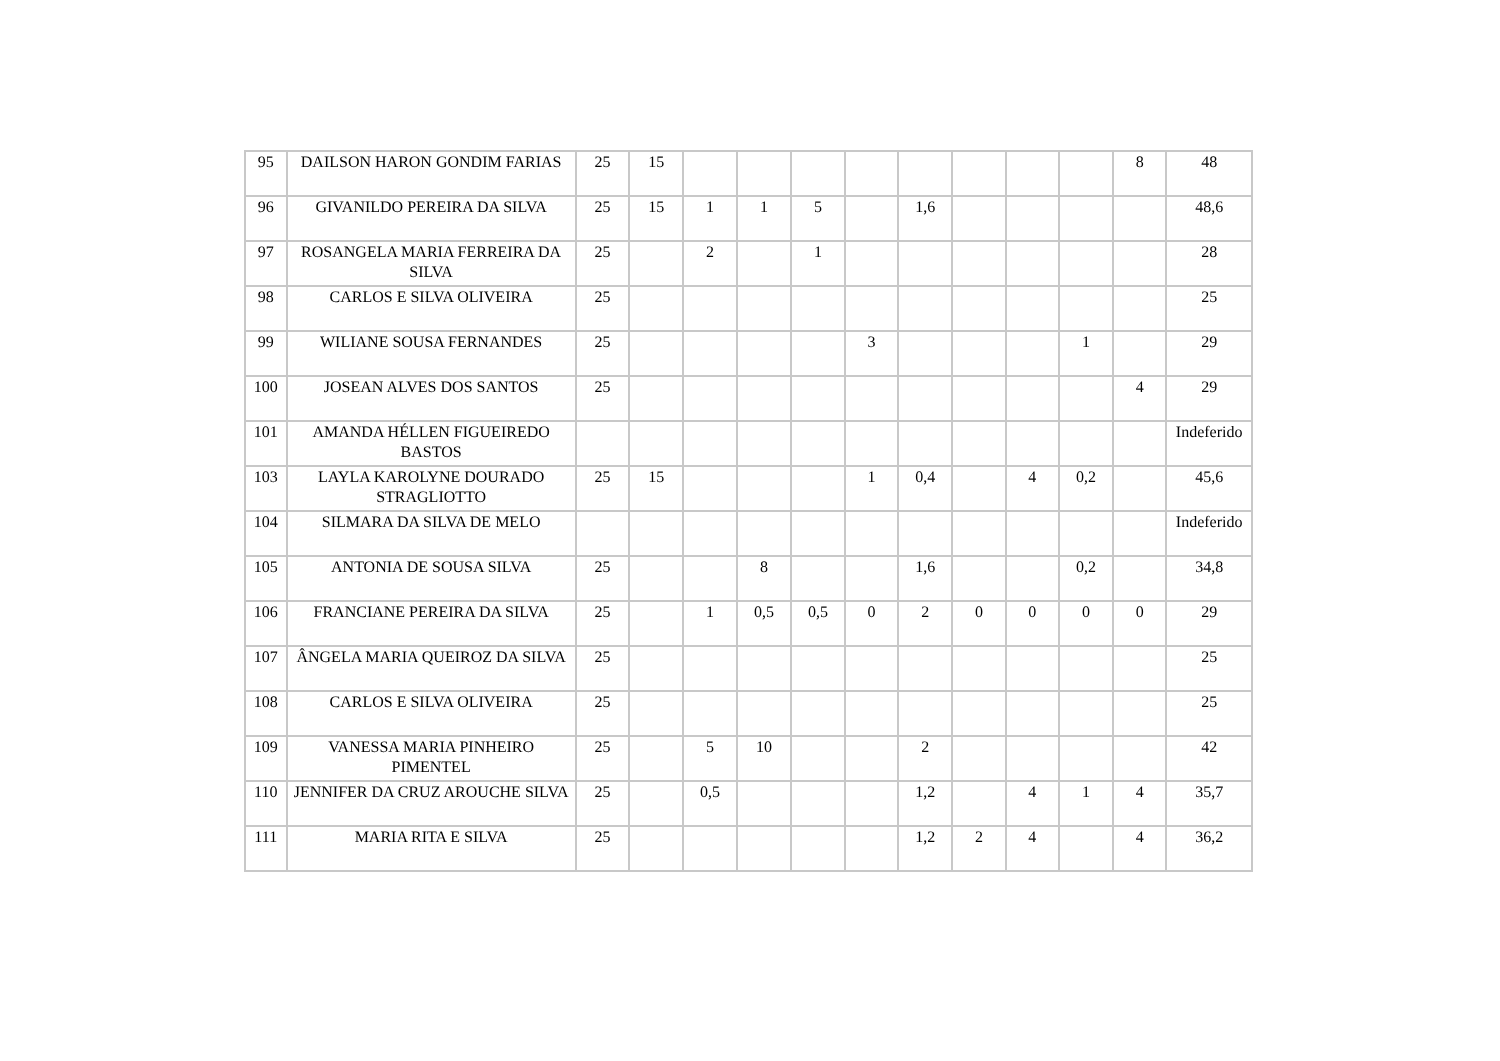| 95 | DAILSON HARON GONDIM FARIAS | 25 | 15 | | | | | | | | | 8 | 48 |
| 96 | GIVANILDO PEREIRA DA SILVA | 25 | 15 | 1 | 1 | 5 | | 1,6 | | | | | 48,6 |
| 97 | ROSANGELA MARIA FERREIRA DA SILVA | 25 | | 2 | | 1 | | | | | | | 28 |
| 98 | CARLOS E SILVA OLIVEIRA | 25 | | | | | | | | | | | 25 |
| 99 | WILIANE SOUSA FERNANDES | 25 | | | | | 3 | | | | 1 | | 29 |
| 100 | JOSEAN ALVES DOS SANTOS | 25 | | | | | | | | | | 4 | 29 |
| 101 | AMANDA HÉLLEN FIGUEIREDO BASTOS | | | | | | | | | | | | Indeferido |
| 103 | LAYLA KAROLYNE DOURADO STRAGLIOTTO | 25 | 15 | | | | 1 | 0,4 | | 4 | 0,2 | | 45,6 |
| 104 | SILMARA DA SILVA DE MELO | | | | | | | | | | | | Indeferido |
| 105 | ANTONIA DE SOUSA SILVA | 25 | | | 8 | | | 1,6 | | | 0,2 | | 34,8 |
| 106 | FRANCIANE PEREIRA DA SILVA | 25 | | 1 | 0,5 | 0,5 | 0 | 2 | 0 | 0 | 0 | 0 | 29 |
| 107 | ÂNGELA MARIA QUEIROZ DA SILVA | 25 | | | | | | | | | | | 25 |
| 108 | CARLOS E SILVA OLIVEIRA | 25 | | | | | | | | | | | 25 |
| 109 | VANESSA MARIA PINHEIRO PIMENTEL | 25 | | 5 | 10 | | | 2 | | | | | 42 |
| 110 | JENNIFER DA CRUZ AROUCHE SILVA | 25 | | 0,5 | | | | 1,2 | | 4 | 1 | 4 | 35,7 |
| 111 | MARIA RITA E SILVA | 25 | | | | | | 1,2 | 2 | 4 | | 4 | 36,2 |